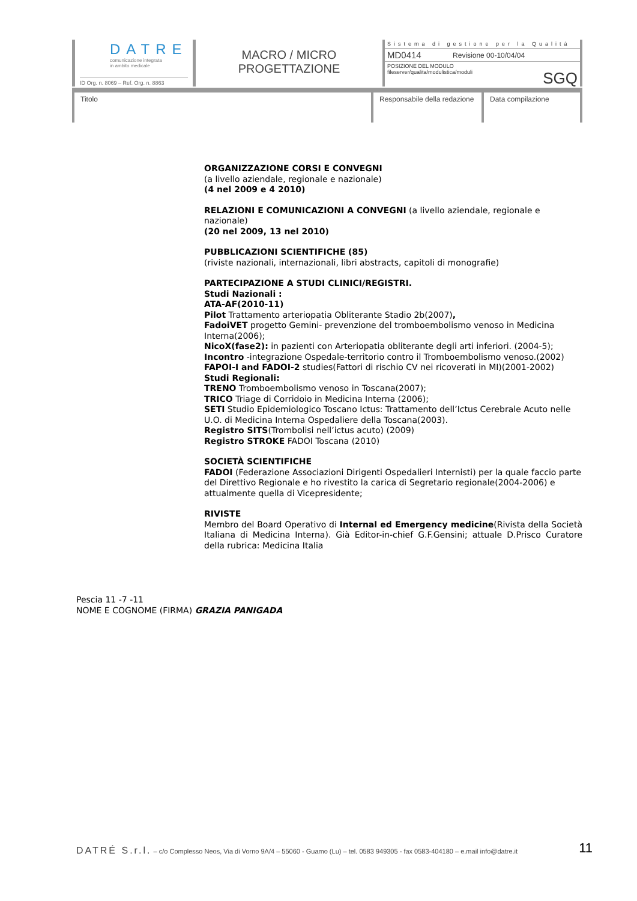DATRE
comunicazione integrata
in ambito medicale
ID Org. n. 8069 – Ref. Org. n. 8863
MACRO / MICRO
PROGETTAZIONE
| Sistema di gestione per la Qualità | |
| MD0414 | Revisione 00-10/04/04 |
| POSIZIONE DEL MODULO fileserver/qualita/modulistica/moduli SGQ | |
Titolo Responsabile della redazione
Data compilazione
ORGANIZZAZIONE CORSI E CONVEGNI
(a livello aziendale, regionale e nazionale)
(4 nel 2009 e 4 2010)
RELAZIONI E COMUNICAZIONI A CONVEGNI (a livello aziendale, regionale e nazionale)
(20 nel 2009, 13 nel 2010)
PUBBLICAZIONI SCIENTIFICHE (85)
(riviste nazionali, internazionali, libri abstracts, capitoli di monografie)
PARTECIPAZIONE A STUDI CLINICI/REGISTRI.
Studi Nazionali :
ATA-AF(2010-11)
Pilot Trattamento arteriopatia Obliterante Stadio 2b(2007),
FadoiVET progetto Gemini- prevenzione del tromboembolismo venoso in Medicina Interna(2006);
NicoX(fase2): in pazienti con Arteriopatia obliterante degli arti inferiori. (2004-5);
Incontro -integrazione Ospedale-territorio contro il Tromboembolismo venoso.(2002)
FAPOI-I and FADOI-2 studies(Fattori di rischio CV nei ricoverati in MI)(2001-2002)
Studi Regionali:
TRENO Tromboembolismo venoso in Toscana(2007);
TRICO Triage di Corridoio in Medicina Interna (2006);
SETI Studio Epidemiologico Toscano Ictus: Trattamento dell’Ictus Cerebrale Acuto nelle U.O. di Medicina Interna Ospedaliere della Toscana(2003).
Registro SITS(Trombolisi nell’ictus acuto) (2009)
Registro STROKE FADOI Toscana (2010)
SOCIETÀ SCIENTIFICHE
FADOI (Federazione Associazioni Dirigenti Ospedalieri Internisti) per la quale faccio parte del Direttivo Regionale e ho rivestito la carica di Segretario regionale(2004-2006) e attualmente quella di Vicepresidente;
RIVISTE
Membro del Board Operativo di Internal ed Emergency medicine(Rivista della Società Italiana di Medicina Interna). Già Editor-in-chief G.F.Gensini; attuale D.Prisco Curatore della rubrica: Medicina Italia
Pescia 11 -7 -11
NOME E COGNOME (FIRMA) GRAZIA PANIGADA
11 DATRÉ S.r.l. – c/o Complesso Neos, Via di Vorno 9A/4 – 55060 - Guamo (Lu) – tel. 0583 949305 - fax 0583-404180 – e.mail info@datre.it